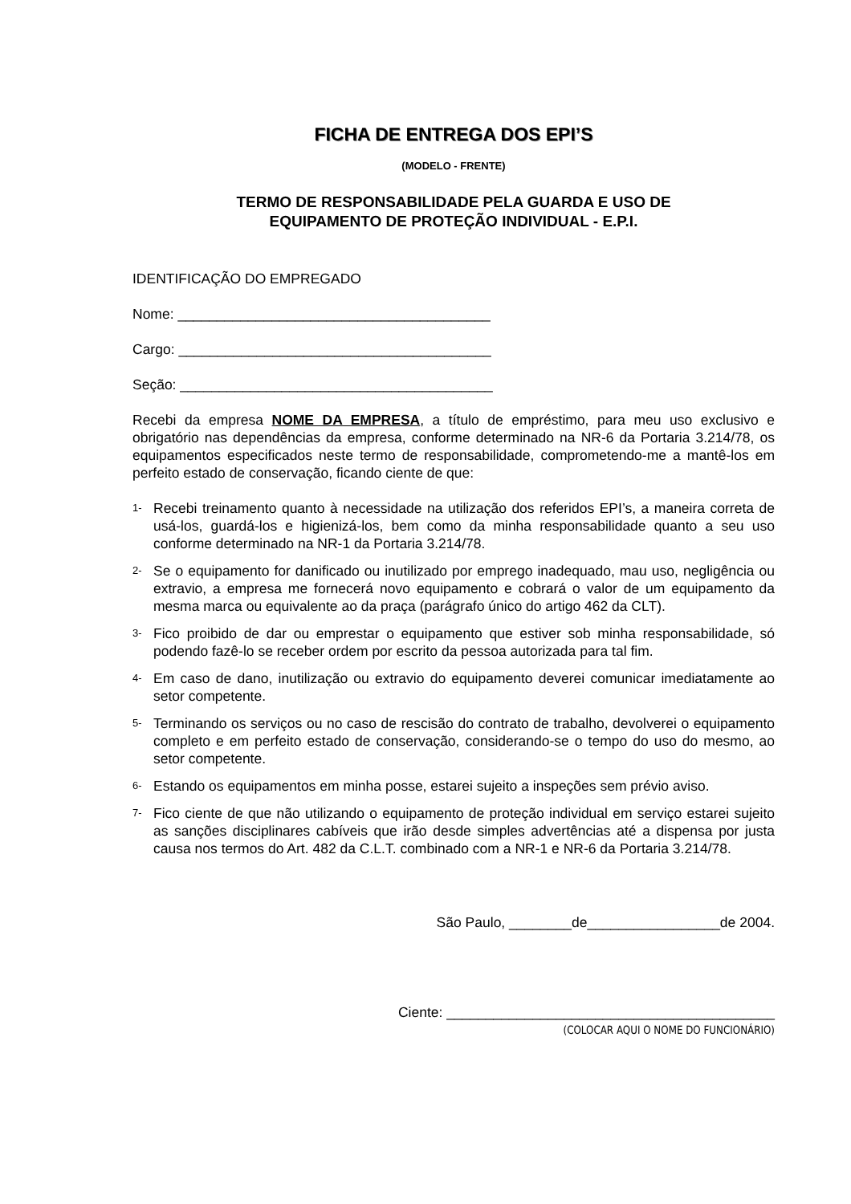FICHA DE ENTREGA DOS EPI’S
(MODELO - FRENTE)
TERMO DE RESPONSABILIDADE PELA GUARDA E USO DE
EQUIPAMENTO DE PROTEÇÃO INDIVIDUAL - E.P.I.
IDENTIFICAÇÃO DO EMPREGADO
Nome: ________________________________________
Cargo: ________________________________________
Seção: ________________________________________
Recebi da empresa NOME DA EMPRESA, a título de empréstimo, para meu uso exclusivo e obrigatório nas dependências da empresa, conforme determinado na NR-6 da Portaria 3.214/78, os equipamentos especificados neste termo de responsabilidade, comprometendo-me a mantê-los em perfeito estado de conservação, ficando ciente de que:
1- Recebi treinamento quanto à necessidade na utilização dos referidos EPI’s, a maneira correta de usá-los, guardá-los e higienizá-los, bem como da minha responsabilidade quanto a seu uso conforme determinado na NR-1 da Portaria 3.214/78.
2- Se o equipamento for danificado ou inutilizado por emprego inadequado, mau uso, negligência ou extravio, a empresa me fornecerá novo equipamento e cobrará o valor de um equipamento da mesma marca ou equivalente ao da praça (parágrafo único do artigo 462 da CLT).
3- Fico proibido de dar ou emprestar o equipamento que estiver sob minha responsabilidade, só podendo fazê-lo se receber ordem por escrito da pessoa autorizada para tal fim.
4- Em caso de dano, inutilização ou extravio do equipamento deverei comunicar imediatamente ao setor competente.
5- Terminando os serviços ou no caso de rescisão do contrato de trabalho, devolverei o equipamento completo e em perfeito estado de conservação, considerando-se o tempo do uso do mesmo, ao setor competente.
6- Estando os equipamentos em minha posse, estarei sujeito a inspeções sem prévio aviso.
7- Fico ciente de que não utilizando o equipamento de proteção individual em serviço estarei sujeito as sanções disciplinares cabíveis que irão desde simples advertências até a dispensa por justa causa nos termos do Art. 482 da C.L.T. combinado com a NR-1 e NR-6 da Portaria 3.214/78.
São Paulo, ________de_________________de 2004.
Ciente: __________________________________________
(COLOCAR AQUI O NOME DO FUNCIONÁRIO)